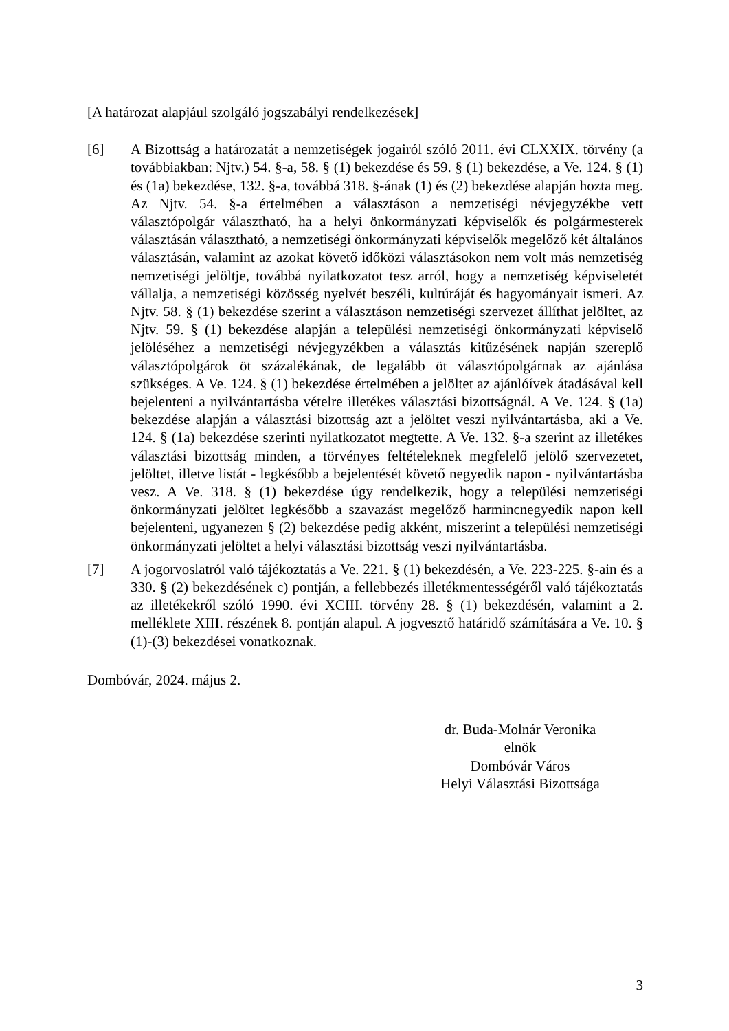[A határozat alapjául szolgáló jogszabályi rendelkezések]
[6] A Bizottság a határozatát a nemzetiségek jogairól szóló 2011. évi CLXXIX. törvény (a továbbiakban: Njtv.) 54. §-a, 58. § (1) bekezdése és 59. § (1) bekezdése, a Ve. 124. § (1) és (1a) bekezdése, 132. §-a, továbbá 318. §-ának (1) és (2) bekezdése alapján hozta meg. Az Njtv. 54. §-a értelmében a választáson a nemzetiségi névjegyzékbe vett választópolgár választható, ha a helyi önkormányzati képviselők és polgármesterek választásán választható, a nemzetiségi önkormányzati képviselők megelőző két általános választásán, valamint az azokat követő időközi választásokon nem volt más nemzetiség nemzetiségi jelöltje, továbbá nyilatkozatot tesz arról, hogy a nemzetiség képviseletét vállalja, a nemzetiségi közösség nyelvét beszéli, kultúráját és hagyományait ismeri. Az Njtv. 58. § (1) bekezdése szerint a választáson nemzetiségi szervezet állíthat jelöltet, az Njtv. 59. § (1) bekezdése alapján a települési nemzetiségi önkormányzati képviselő jelöléséhez a nemzetiségi névjegyzékben a választás kitűzésének napján szereplő választópolgárok öt százalékának, de legalább öt választópolgárnak az ajánlása szükséges. A Ve. 124. § (1) bekezdése értelmében a jelöltet az ajánlóívek átadásával kell bejelenteni a nyilvántartásba vételre illetékes választási bizottságnál. A Ve. 124. § (1a) bekezdése alapján a választási bizottság azt a jelöltet veszi nyilvántartásba, aki a Ve. 124. § (1a) bekezdése szerinti nyilatkozatot megtette. A Ve. 132. §-a szerint az illetékes választási bizottság minden, a törvényes feltételeknek megfelelő jelölő szervezetet, jelöltet, illetve listát - legkésőbb a bejelentését követő negyedik napon - nyilvántartásba vesz. A Ve. 318. § (1) bekezdése úgy rendelkezik, hogy a települési nemzetiségi önkormányzati jelöltet legkésőbb a szavazást megelőző harmincnegyedik napon kell bejelenteni, ugyanezen § (2) bekezdése pedig akként, miszerint a települési nemzetiségi önkormányzati jelöltet a helyi választási bizottság veszi nyilvántartásba.
[7] A jogorvoslatról való tájékoztatás a Ve. 221. § (1) bekezdésén, a Ve. 223-225. §-ain és a 330. § (2) bekezdésének c) pontján, a fellebbezés illetékmentességéről való tájékoztatás az illetékekről szóló 1990. évi XCIII. törvény 28. § (1) bekezdésén, valamint a 2. melléklete XIII. részének 8. pontján alapul. A jogvesztő határidő számítására a Ve. 10. § (1)-(3) bekezdései vonatkoznak.
Dombóvár, 2024. május 2.
dr. Buda-Molnár Veronika
elnök
Dombóvár Város
Helyi Választási Bizottsága
3